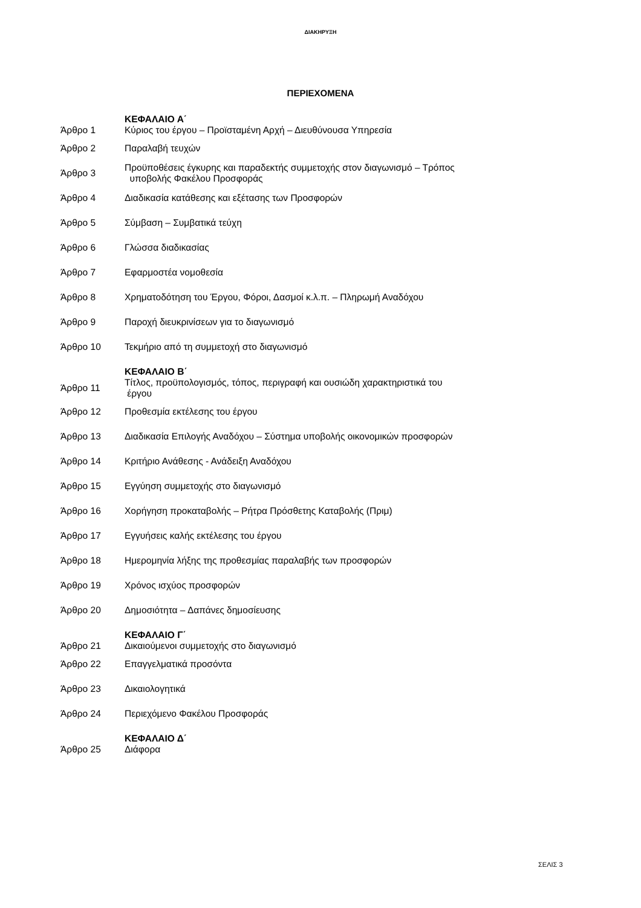ΔΙΑΚΗΡΥΞΗ
ΠΕΡΙΕΧΟΜΕΝΑ
| | ΚΕΦΑΛΑΙΟ Α΄ |
| Άρθρο 1 | Κύριος του έργου – Προϊσταμένη Αρχή – Διευθύνουσα Υπηρεσία |
| Άρθρο 2 | Παραλαβή τευχών |
| Άρθρο 3 | Προϋποθέσεις έγκυρης και παραδεκτής συμμετοχής στον διαγωνισμό – Τρόπος υποβολής Φακέλου Προσφοράς |
| Άρθρο 4 | Διαδικασία κατάθεσης και εξέτασης των Προσφορών |
| Άρθρο 5 | Σύμβαση – Συμβατικά τεύχη |
| Άρθρο 6 | Γλώσσα διαδικασίας |
| Άρθρο 7 | Εφαρμοστέα νομοθεσία |
| Άρθρο 8 | Χρηματοδότηση του Έργου, Φόροι, Δασμοί κ.λ.π. – Πληρωμή Αναδόχου |
| Άρθρο 9 | Παροχή διευκρινίσεων για το διαγωνισμό |
| Άρθρο 10 | Τεκμήριο από τη συμμετοχή στο διαγωνισμό |
| | ΚΕΦΑΛΑΙΟ Β΄ |
| Άρθρο 11 | Τίτλος, προϋπολογισμός, τόπος, περιγραφή και ουσιώδη χαρακτηριστικά του έργου |
| Άρθρο 12 | Προθεσμία εκτέλεσης του έργου |
| Άρθρο 13 | Διαδικασία Επιλογής Αναδόχου – Σύστημα υποβολής οικονομικών προσφορών |
| Άρθρο 14 | Κριτήριο Ανάθεσης - Ανάδειξη Αναδόχου |
| Άρθρο 15 | Εγγύηση συμμετοχής στο διαγωνισμό |
| Άρθρο 16 | Χορήγηση προκαταβολής – Ρήτρα Πρόσθετης Καταβολής (Πριμ) |
| Άρθρο 17 | Εγγυήσεις καλής εκτέλεσης του έργου |
| Άρθρο 18 | Ημερομηνία λήξης της προθεσμίας παραλαβής των προσφορών |
| Άρθρο 19 | Χρόνος ισχύος προσφορών |
| Άρθρο 20 | Δημοσιότητα – Δαπάνες δημοσίευσης |
| | ΚΕΦΑΛΑΙΟ Γ΄ |
| Άρθρο 21 | Δικαιούμενοι συμμετοχής στο διαγωνισμό |
| Άρθρο 22 | Επαγγελματικά προσόντα |
| Άρθρο 23 | Δικαιολογητικά |
| Άρθρο 24 | Περιεχόμενο Φακέλου Προσφοράς |
| | ΚΕΦΑΛΑΙΟ Δ΄ |
| Άρθρο 25 | Διάφορα |
ΣΕΛΙΣ 3